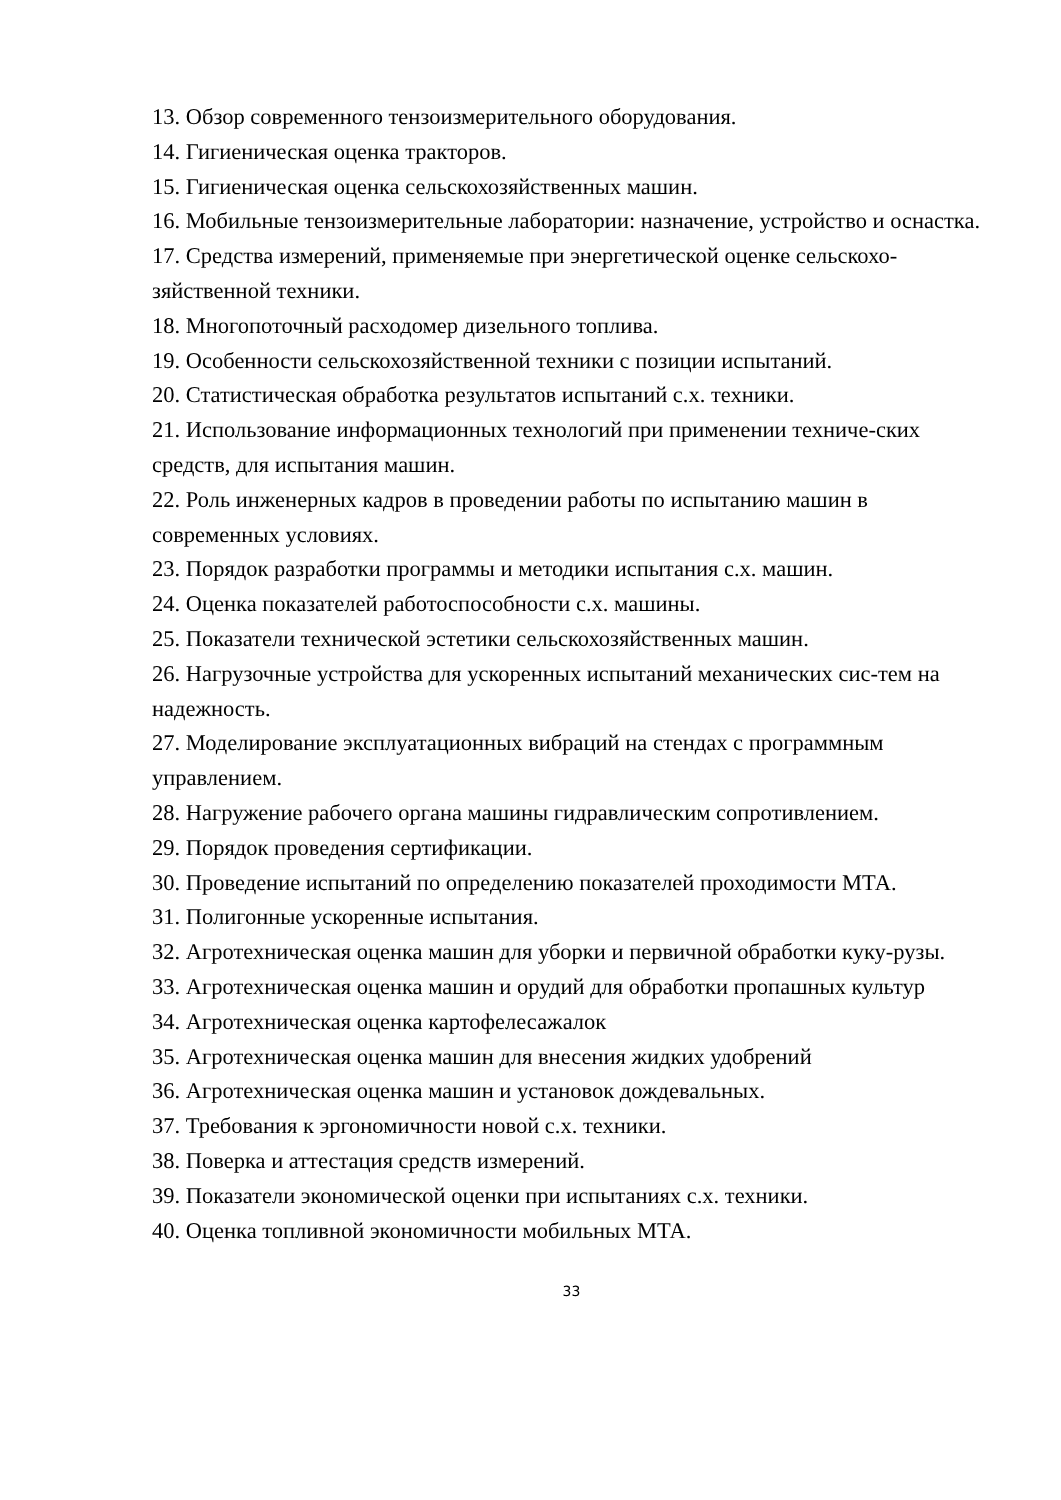13. Обзор современного тензоизмерительного оборудования.
14. Гигиеническая оценка тракторов.
15. Гигиеническая оценка сельскохозяйственных машин.
16. Мобильные тензоизмерительные лаборатории: назначение, устройство и оснастка.
17. Средства измерений, применяемые при энергетической оценке сельскохо-зяйственной техники.
18. Многопоточный расходомер дизельного топлива.
19. Особенности сельскохозяйственной техники с позиции испытаний.
20. Статистическая обработка результатов испытаний с.х. техники.
21. Использование информационных технологий при применении техниче-ских средств, для испытания машин.
22. Роль инженерных кадров в проведении работы по испытанию машин в современных условиях.
23. Порядок разработки программы и методики испытания с.х. машин.
24. Оценка показателей работоспособности с.х. машины.
25. Показатели технической эстетики сельскохозяйственных машин.
26. Нагрузочные устройства для ускоренных испытаний механических сис-тем на надежность.
27. Моделирование эксплуатационных вибраций на стендах с программным управлением.
28. Нагружение рабочего органа машины гидравлическим сопротивлением.
29. Порядок проведения сертификации.
30. Проведение испытаний по определению показателей проходимости МТА.
31. Полигонные ускоренные испытания.
32. Агротехническая оценка машин для уборки и первичной обработки куку-рузы.
33. Агротехническая оценка машин и орудий для обработки пропашных культур
34. Агротехническая оценка картофелесажалок
35. Агротехническая оценка машин для внесения жидких удобрений
36. Агротехническая оценка машин и установок дождевальных.
37. Требования к эргономичности новой с.х. техники.
38. Поверка и аттестация средств измерений.
39. Показатели экономической оценки при испытаниях с.х. техники.
40. Оценка топливной экономичности мобильных МТА.
33